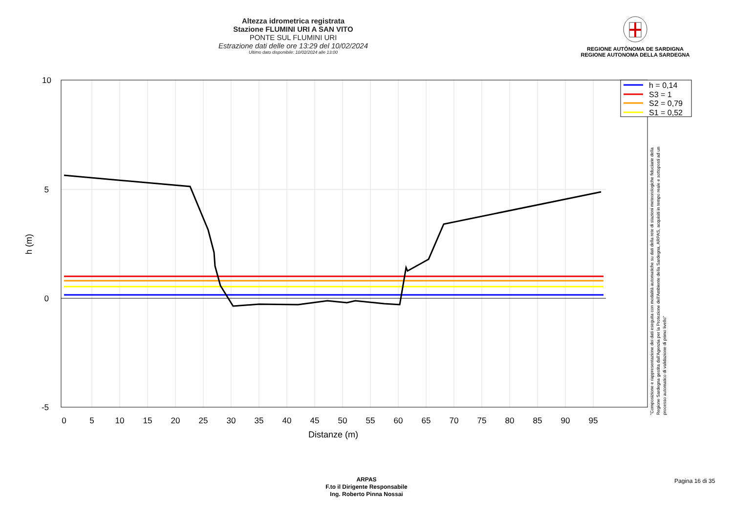Altezza idrometrica registrata
Stazione FLUMINI URI A SAN VITO
PONTE SUL FLUMINI URI
Estrazione dati delle ore 13:29 del 10/02/2024
Ultimo dato disponibile: 10/02/2024 alle 13:00
REGIONE AUTÒNOMA DE SARDIGNA
REGIONE AUTONOMA DELLA SARDEGNA
10
5
0
-5
0
5
10
15
20
25
30
35
40
45
50
55
60
65
70
75
80
85
90
95
Distanze (m)
h (m)
h = 0,14
S3 = 1
S2 = 0,79
S1 = 0,52
"Composizione e rappresentazione dei dati eseguita con modalità automatiche su dati della rete di stazioni meteorologiche fiduciarie della Regione Sardegna gestita dall'Agenzia per la Protezione dell'Ambiente della Sardegna, ARPAS, acquisiti in tempo reale e sottoposti ad un processo automatico di validazione di primo livello"
ARPAS
F.to il Dirigente Responsabile
Ing. Roberto Pinna Nossai
Pagina 16 di 35